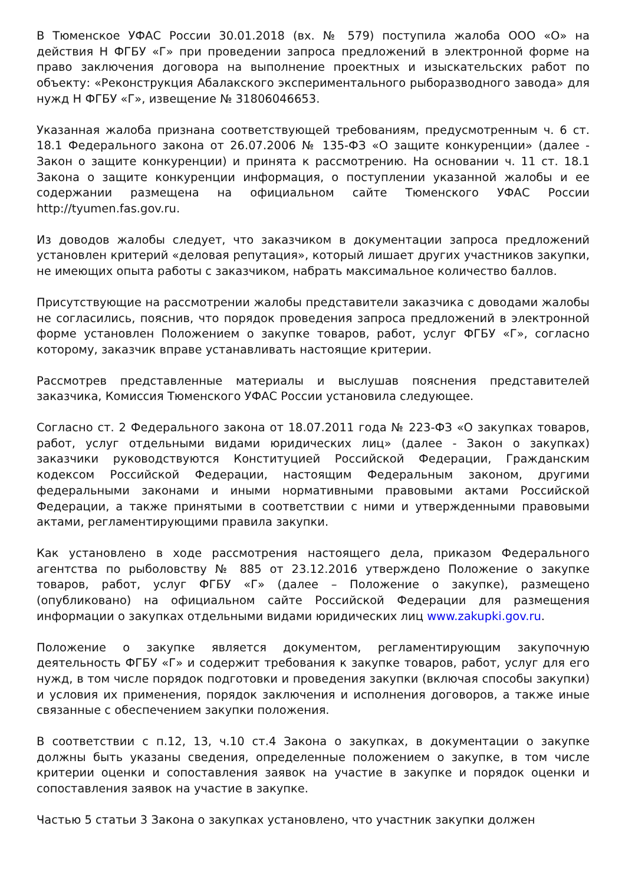В Тюменское УФАС России 30.01.2018 (вх. № 579) поступила жалоба ООО «О» на действия Н ФГБУ «Г» при проведении запроса предложений в электронной форме на право заключения договора на выполнение проектных и изыскательских работ по объекту: «Реконструкция Абалакского экспериментального рыборазводного завода» для нужд Н ФГБУ «Г», извещение № 31806046653.
Указанная жалоба признана соответствующей требованиям, предусмотренным ч. 6 ст. 18.1 Федерального закона от 26.07.2006 № 135-ФЗ «О защите конкуренции» (далее - Закон о защите конкуренции) и принята к рассмотрению. На основании ч. 11 ст. 18.1 Закона о защите конкуренции информация, о поступлении указанной жалобы и ее содержании размещена на официальном сайте Тюменского УФАС России http://tyumen.fas.gov.ru.
Из доводов жалобы следует, что заказчиком в документации запроса предложений установлен критерий «деловая репутация», который лишает других участников закупки, не имеющих опыта работы с заказчиком, набрать максимальное количество баллов.
Присутствующие на рассмотрении жалобы представители заказчика с доводами жалобы не согласились, пояснив, что порядок проведения запроса предложений в электронной форме установлен Положением о закупке товаров, работ, услуг ФГБУ «Г», согласно которому, заказчик вправе устанавливать настоящие критерии.
Рассмотрев представленные материалы и выслушав пояснения представителей заказчика, Комиссия Тюменского УФАС России установила следующее.
Согласно ст. 2 Федерального закона от 18.07.2011 года № 223-ФЗ «О закупках товаров, работ, услуг отдельными видами юридических лиц» (далее - Закон о закупках) заказчики руководствуются Конституцией Российской Федерации, Гражданским кодексом Российской Федерации, настоящим Федеральным законом, другими федеральными законами и иными нормативными правовыми актами Российской Федерации, а также принятыми в соответствии с ними и утвержденными правовыми актами, регламентирующими правила закупки.
Как установлено в ходе рассмотрения настоящего дела, приказом Федерального агентства по рыболовству № 885 от 23.12.2016 утверждено Положение о закупке товаров, работ, услуг ФГБУ «Г» (далее – Положение о закупке), размещено (опубликовано) на официальном сайте Российской Федерации для размещения информации о закупках отдельными видами юридических лиц www.zakupki.gov.ru.
Положение о закупке является документом, регламентирующим закупочную деятельность ФГБУ «Г» и содержит требования к закупке товаров, работ, услуг для его нужд, в том числе порядок подготовки и проведения закупки (включая способы закупки) и условия их применения, порядок заключения и исполнения договоров, а также иные связанные с обеспечением закупки положения.
В соответствии с п.12, 13, ч.10 ст.4 Закона о закупках, в документации о закупке должны быть указаны сведения, определенные положением о закупке, в том числе критерии оценки и сопоставления заявок на участие в закупке и порядок оценки и сопоставления заявок на участие в закупке.
Частью 5 статьи 3 Закона о закупках установлено, что участник закупки должен